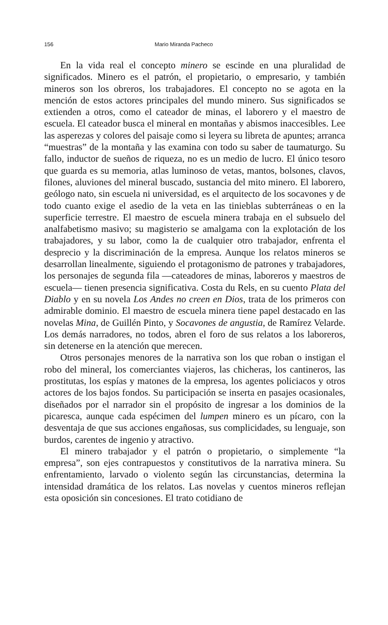156 Mario Miranda Pacheco
En la vida real el concepto minero se escinde en una pluralidad de significados. Minero es el patrón, el propietario, o empresario, y también mineros son los obreros, los trabajadores. El concepto no se agota en la mención de estos actores principales del mundo minero. Sus significados se extienden a otros, como el cateador de minas, el laborero y el maestro de escuela. El cateador busca el mineral en montañas y abismos inaccesibles. Lee las asperezas y colores del paisaje como si leyera su libreta de apuntes; arranca “muestras” de la montaña y las examina con todo su saber de taumaturgo. Su fallo, inductor de sueños de riqueza, no es un medio de lucro. El único tesoro que guarda es su memoria, atlas luminoso de vetas, mantos, bolsones, clavos, filones, aluviones del mineral buscado, sustancia del mito minero. El laborero, geólogo nato, sin escuela ni universidad, es el arquitecto de los socavones y de todo cuanto exige el asedio de la veta en las tinieblas subterráneas o en la superficie terrestre. El maestro de escuela minera trabaja en el subsuelo del analfabetismo masivo; su magisterio se amalgama con la explotación de los trabajadores, y su labor, como la de cualquier otro trabajador, enfrenta el desprecio y la discriminación de la empresa. Aunque los relatos mineros se desarrollan linealmente, siguiendo el protagonismo de patrones y trabajadores, los personajes de segunda fila —cateadores de minas, laboreros y maestros de escuela— tienen presencia significativa. Costa du Rels, en su cuento Plata del Diablo y en su novela Los Andes no creen en Dios, trata de los primeros con admirable dominio. El maestro de escuela minera tiene papel destacado en las novelas Mina, de Guillén Pinto, y Socavones de angustia, de Ramírez Velarde. Los demás narradores, no todos, abren el foro de sus relatos a los laboreros, sin detenerse en la atención que merecen.
Otros personajes menores de la narrativa son los que roban o instigan el robo del mineral, los comerciantes viajeros, las chicheras, los cantineros, las prostitutas, los espías y matones de la empresa, los agentes policiacos y otros actores de los bajos fondos. Su participación se inserta en pasajes ocasionales, diseñados por el narrador sin el propósito de ingresar a los dominios de la picaresca, aunque cada espécimen del lumpen minero es un pícaro, con la desventaja de que sus acciones engañosas, sus complicidades, su lenguaje, son burdos, carentes de ingenio y atractivo.
El minero trabajador y el patrón o propietario, o simplemente “la empresa”, son ejes contrapuestos y constitutivos de la narrativa minera. Su enfrentamiento, larvado o violento según las circunstancias, determina la intensidad dramática de los relatos. Las novelas y cuentos mineros reflejan esta oposición sin concesiones. El trato cotidiano de